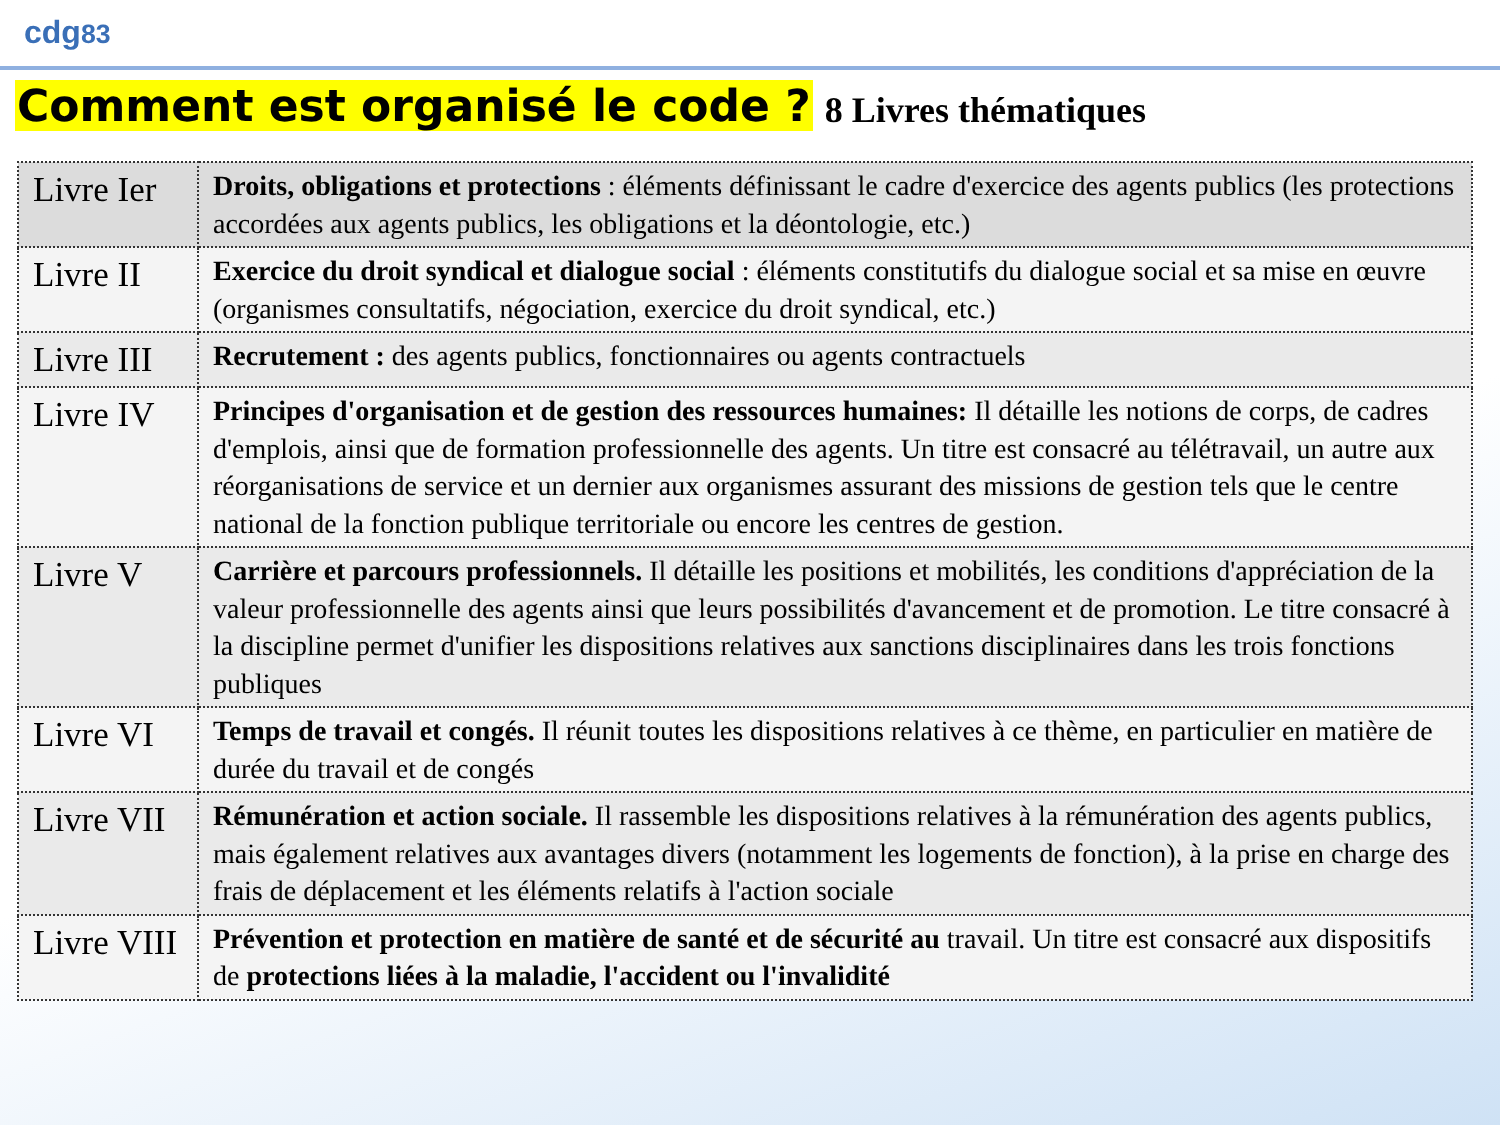cdg83
Comment est organisé le code ?
8 Livres thématiques
| Livre Ier | Droits, obligations et protections : éléments définissant le cadre d'exercice des agents publics (les protections accordées aux agents publics, les obligations et la déontologie, etc.) |
| Livre II | Exercice du droit syndical et dialogue social : éléments constitutifs du dialogue social et sa mise en œuvre (organismes consultatifs, négociation, exercice du droit syndical, etc.) |
| Livre III | Recrutement : des agents publics, fonctionnaires ou agents contractuels |
| Livre IV | Principes d'organisation et de gestion des ressources humaines: Il détaille les notions de corps, de cadres d'emplois, ainsi que de formation professionnelle des agents. Un titre est consacré au télétravail, un autre aux réorganisations de service et un dernier aux organismes assurant des missions de gestion tels que le centre national de la fonction publique territoriale ou encore les centres de gestion. |
| Livre V | Carrière et parcours professionnels. Il détaille les positions et mobilités, les conditions d'appréciation de la valeur professionnelle des agents ainsi que leurs possibilités d'avancement et de promotion. Le titre consacré à la discipline permet d'unifier les dispositions relatives aux sanctions disciplinaires dans les trois fonctions publiques |
| Livre VI | Temps de travail et congés. Il réunit toutes les dispositions relatives à ce thème, en particulier en matière de durée du travail et de congés |
| Livre VII | Rémunération et action sociale. Il rassemble les dispositions relatives à la rémunération des agents publics, mais également relatives aux avantages divers (notamment les logements de fonction), à la prise en charge des frais de déplacement et les éléments relatifs à l'action sociale |
| Livre VIII | Prévention et protection en matière de santé et de sécurité au travail. Un titre est consacré aux dispositifs de protections liées à la maladie, l'accident ou l'invalidité |